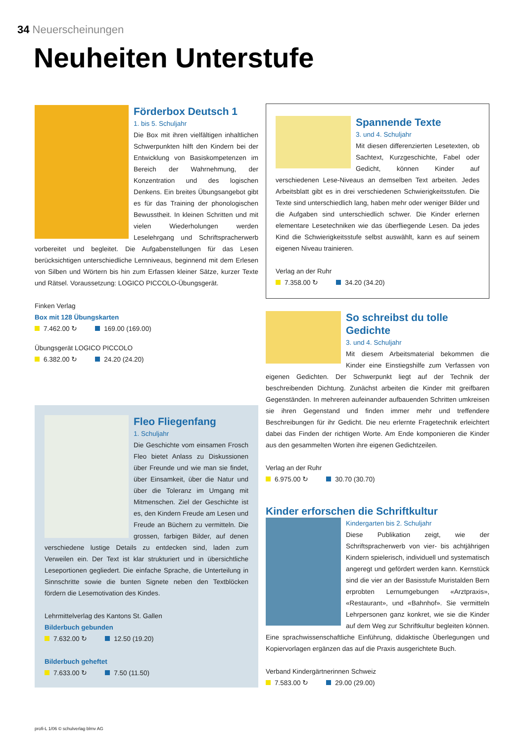34 Neuerscheinungen
Neuheiten Unterstufe
Förderbox Deutsch 1
1. bis 5. Schuljahr
Die Box mit ihren vielfältigen inhaltlichen Schwerpunkten hilft den Kindern bei der Entwicklung von Basiskompetenzen im Bereich der Wahrnehmung, der Konzentration und des logischen Denkens. Ein breites Übungsangebot gibt es für das Training der phonologischen Bewusstheit. In kleinen Schritten und mit vielen Wiederholungen werden Leselehrgang und Schriftspracherwerb vorbereitet und begleitet. Die Aufgabenstellungen für das Lesen berücksichtigen unterschiedliche Lernniveaus, beginnend mit dem Erlesen von Silben und Wörtern bis hin zum Erfassen kleiner Sätze, kurzer Texte und Rätsel. Voraussetzung: LOGICO PICCOLO-Übungsgerät.
Finken Verlag
Box mit 128 Übungskarten
7.462.00 ↻ 169.00 (169.00)
Übungsgerät LOGICO PICCOLO
6.382.00 ↻ 24.20 (24.20)
Fleo Fliegenfang
1. Schuljahr
Die Geschichte vom einsamen Frosch Fleo bietet Anlass zu Diskussionen über Freunde und wie man sie findet, über Einsamkeit, über die Natur und über die Toleranz im Umgang mit Mitmenschen. Ziel der Geschichte ist es, den Kindern Freude am Lesen und Freude an Büchern zu vermitteln. Die grossen, farbigen Bilder, auf denen verschiedene lustige Details zu entdecken sind, laden zum Verweilen ein. Der Text ist klar strukturiert und in übersichtliche Leseportionen gegliedert. Die einfache Sprache, die Unterteilung in Sinnschritte sowie die bunten Signete neben den Textblöcken fördern die Lesemotivation des Kindes.
Lehrmittelverlag des Kantons St. Gallen
Bilderbuch gebunden
7.632.00 ↻ 12.50 (19.20)
Bilderbuch geheftet
7.633.00 ↻ 7.50 (11.50)
Spannende Texte
3. und 4. Schuljahr
Mit diesen differenzierten Lesetexten, ob Sachtext, Kurzgeschichte, Fabel oder Gedicht, können Kinder auf verschiedenen Lese-Niveaus an demselben Text arbeiten. Jedes Arbeitsblatt gibt es in drei verschiedenen Schwierigkeitsstufen. Die Texte sind unterschiedlich lang, haben mehr oder weniger Bilder und die Aufgaben sind unterschiedlich schwer. Die Kinder erlernen elementare Lesetechniken wie das überfliegende Lesen. Da jedes Kind die Schwierigkeitsstufe selbst auswählt, kann es auf seinem eigenen Niveau trainieren.
Verlag an der Ruhr
7.358.00 ↻ 34.20 (34.20)
So schreibst du tolle Gedichte
3. und 4. Schuljahr
Mit diesem Arbeitsmaterial bekommen die Kinder eine Einstiegshilfe zum Verfassen von eigenen Gedichten. Der Schwerpunkt liegt auf der Technik der beschreibenden Dichtung. Zunächst arbeiten die Kinder mit greifbaren Gegenständen. In mehreren aufeinander aufbauenden Schritten umkreisen sie ihren Gegenstand und finden immer mehr und treffendere Beschreibungen für ihr Gedicht. Die neu erlernte Fragetechnik erleichtert dabei das Finden der richtigen Worte. Am Ende komponieren die Kinder aus den gesammelten Worten ihre eigenen Gedichtzeilen.
Verlag an der Ruhr
6.975.00 ↻ 30.70 (30.70)
Kinder erforschen die Schriftkultur
Kindergarten bis 2. Schuljahr
Diese Publikation zeigt, wie der Schriftspracherwerb von vier- bis achtjährigen Kindern spielerisch, individuell und systematisch angeregt und gefördert werden kann. Kernstück sind die vier an der Basisstufe Muristalden Bern erprobten Lernumgebungen «Arztpraxis», «Restaurant», und «Bahnhof». Sie vermitteln Lehrpersonen ganz konkret, wie sie die Kinder auf dem Weg zur Schriftkultur begleiten können. Eine sprachwissenschaftliche Einführung, didaktische Überlegungen und Kopiervorlagen ergänzen das auf die Praxis ausgerichtete Buch.
Verband Kindergärtnerinnen Schweiz
7.583.00 ↻ 29.00 (29.00)
profi-L 1/06 © schulverlag blmv AG